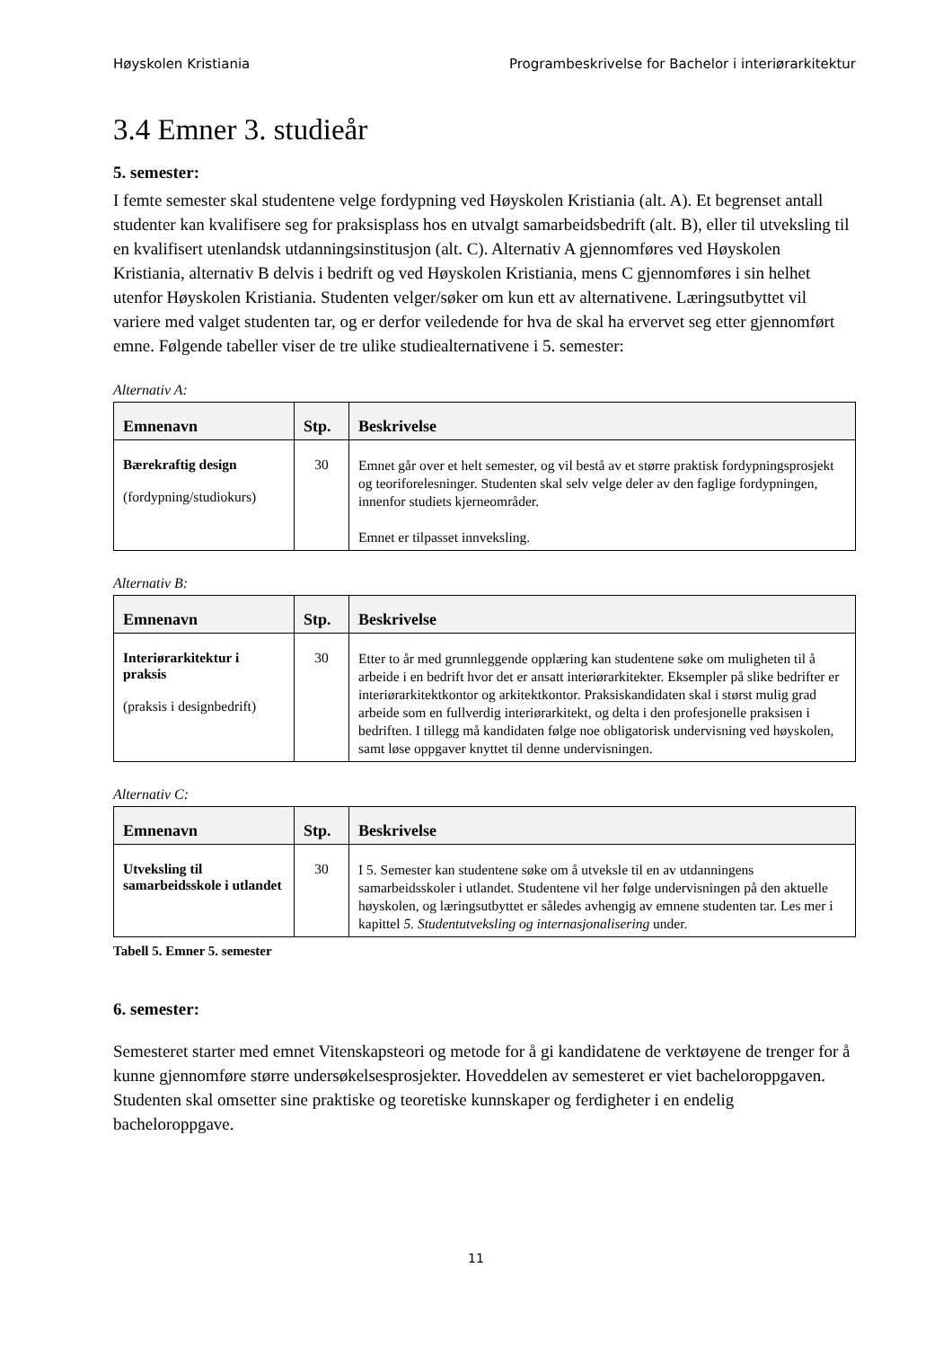Høyskolen Kristiania Programbeskrivelse for Bachelor i interiørarkitektur
3.4 Emner 3. studieår
5. semester:
I femte semester skal studentene velge fordypning ved Høyskolen Kristiania (alt. A). Et begrenset antall studenter kan kvalifisere seg for praksisplass hos en utvalgt samarbeidsbedrift (alt. B), eller til utveksling til en kvalifisert utenlandsk utdanningsinstitusjon (alt. C). Alternativ A gjennomføres ved Høyskolen Kristiania, alternativ B delvis i bedrift og ved Høyskolen Kristiania, mens C gjennomføres i sin helhet utenfor Høyskolen Kristiania. Studenten velger/søker om kun ett av alternativene. Læringsutbyttet vil variere med valget studenten tar, og er derfor veiledende for hva de skal ha ervervet seg etter gjennomført emne. Følgende tabeller viser de tre ulike studiealternativene i 5. semester:
Alternativ A:
| Emnenavn | Stp. | Beskrivelse |
| --- | --- | --- |
| Bærekraftig design (fordypning/studiokurs) | 30 | Emnet går over et helt semester, og vil bestå av et større praktisk fordypningsprosjekt og teoriforelesninger. Studenten skal selv velge deler av den faglige fordypningen, innenfor studiets kjerneområder. Emnet er tilpasset innveksling. |
Alternativ B:
| Emnenavn | Stp. | Beskrivelse |
| --- | --- | --- |
| Interiørarkitektur i praksis (praksis i designbedrift) | 30 | Etter to år med grunnleggende opplæring kan studentene søke om muligheten til å arbeide i en bedrift hvor det er ansatt interiørarkitekter. Eksempler på slike bedrifter er interiørarkitektkontor og arkitektkontor. Praksiskandidaten skal i størst mulig grad arbeide som en fullverdig interiørarkitekt, og delta i den profesjonelle praksisen i bedriften. I tillegg må kandidaten følge noe obligatorisk undervisning ved høyskolen, samt løse oppgaver knyttet til denne undervisningen. |
Alternativ C:
| Emnenavn | Stp. | Beskrivelse |
| --- | --- | --- |
| Utveksling til samarbeidsskole i utlandet | 30 | I 5. Semester kan studentene søke om å utveksle til en av utdanningens samarbeidsskoler i utlandet. Studentene vil her følge undervisningen på den aktuelle høyskolen, og læringsutbyttet er således avhengig av emnene studenten tar. Les mer i kapittel 5. Studentutveksling og internasjonalisering under. |
Tabell 5. Emner 5. semester
6. semester:
Semesteret starter med emnet Vitenskapsteori og metode for å gi kandidatene de verktøyene de trenger for å kunne gjennomføre større undersøkelsesprosjekter. Hoveddelen av semesteret er viet bacheloroppgaven. Studenten skal omsetter sine praktiske og teoretiske kunnskaper og ferdigheter i en endelig bacheloroppgave.
11